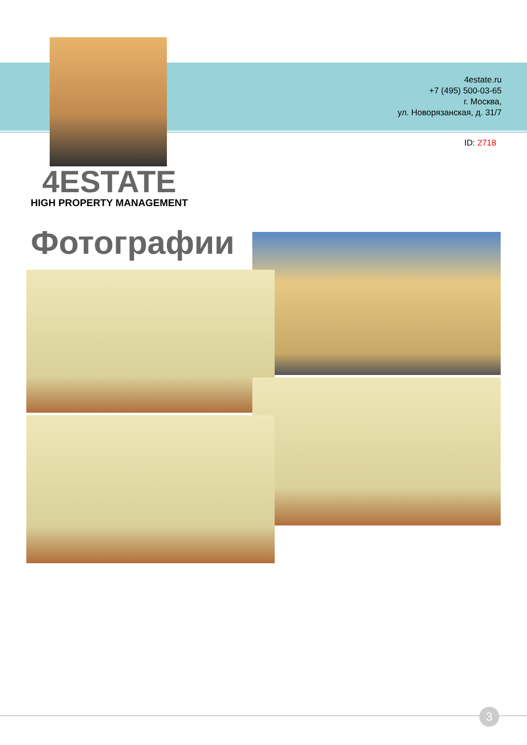4estate.ru
+7 (495) 500-03-65
г. Москва,
ул. Новорязанская, д. 31/7
ID: 2718
4ESTATE
HIGH PROPERTY MANAGEMENT
Фотографии
3